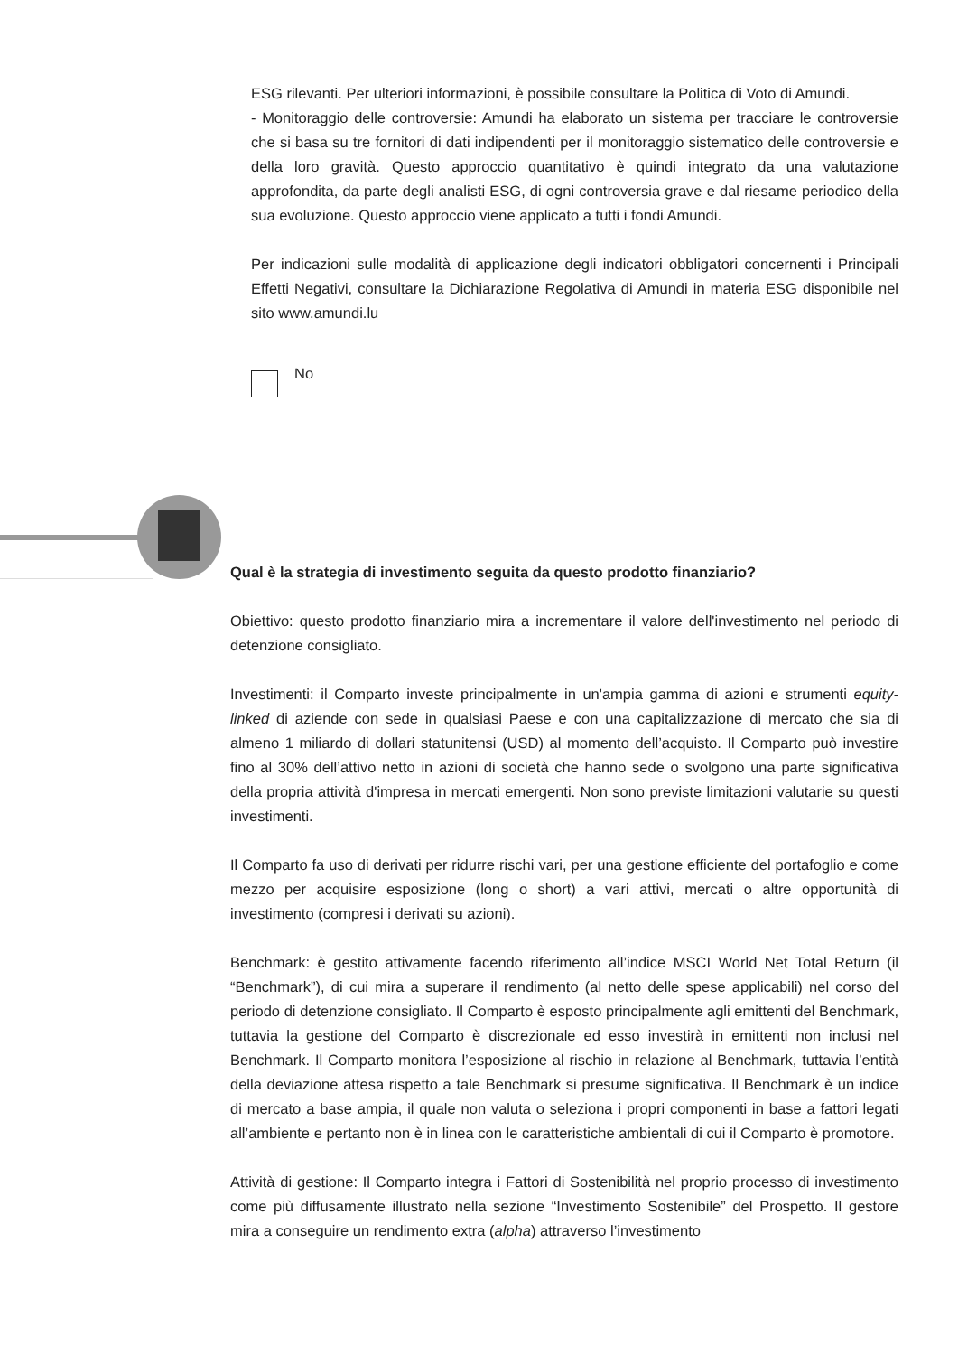ESG rilevanti. Per ulteriori informazioni, è possibile consultare la Politica di Voto di Amundi.
- Monitoraggio delle controversie: Amundi ha elaborato un sistema per tracciare le controversie che si basa su tre fornitori di dati indipendenti per il monitoraggio sistematico delle controversie e della loro gravità. Questo approccio quantitativo è quindi integrato da una valutazione approfondita, da parte degli analisti ESG, di ogni controversia grave e dal riesame periodico della sua evoluzione. Questo approccio viene applicato a tutti i fondi Amundi.
Per indicazioni sulle modalità di applicazione degli indicatori obbligatori concernenti i Principali Effetti Negativi, consultare la Dichiarazione Regolativa di Amundi in materia ESG disponibile nel sito www.amundi.lu
No
Qual è la strategia di investimento seguita da questo prodotto finanziario?
Obiettivo: questo prodotto finanziario mira a incrementare il valore dell'investimento nel periodo di detenzione consigliato.
Investimenti: il Comparto investe principalmente in un'ampia gamma di azioni e strumenti equity-linked di aziende con sede in qualsiasi Paese e con una capitalizzazione di mercato che sia di almeno 1 miliardo di dollari statunitensi (USD) al momento dell’acquisto. Il Comparto può investire fino al 30% dell’attivo netto in azioni di società che hanno sede o svolgono una parte significativa della propria attività d'impresa in mercati emergenti. Non sono previste limitazioni valutarie su questi investimenti.
Il Comparto fa uso di derivati per ridurre rischi vari, per una gestione efficiente del portafoglio e come mezzo per acquisire esposizione (long o short) a vari attivi, mercati o altre opportunità di investimento (compresi i derivati su azioni).
Benchmark: è gestito attivamente facendo riferimento all’indice MSCI World Net Total Return (il “Benchmark”), di cui mira a superare il rendimento (al netto delle spese applicabili) nel corso del periodo di detenzione consigliato. Il Comparto è esposto principalmente agli emittenti del Benchmark, tuttavia la gestione del Comparto è discrezionale ed esso investirà in emittenti non inclusi nel Benchmark. Il Comparto monitora l’esposizione al rischio in relazione al Benchmark, tuttavia l’entità della deviazione attesa rispetto a tale Benchmark si presume significativa. Il Benchmark è un indice di mercato a base ampia, il quale non valuta o seleziona i propri componenti in base a fattori legati all’ambiente e pertanto non è in linea con le caratteristiche ambientali di cui il Comparto è promotore.
Attività di gestione: Il Comparto integra i Fattori di Sostenibilità nel proprio processo di investimento come più diffusamente illustrato nella sezione “Investimento Sostenibile” del Prospetto. Il gestore mira a conseguire un rendimento extra (alpha) attraverso l’investimento